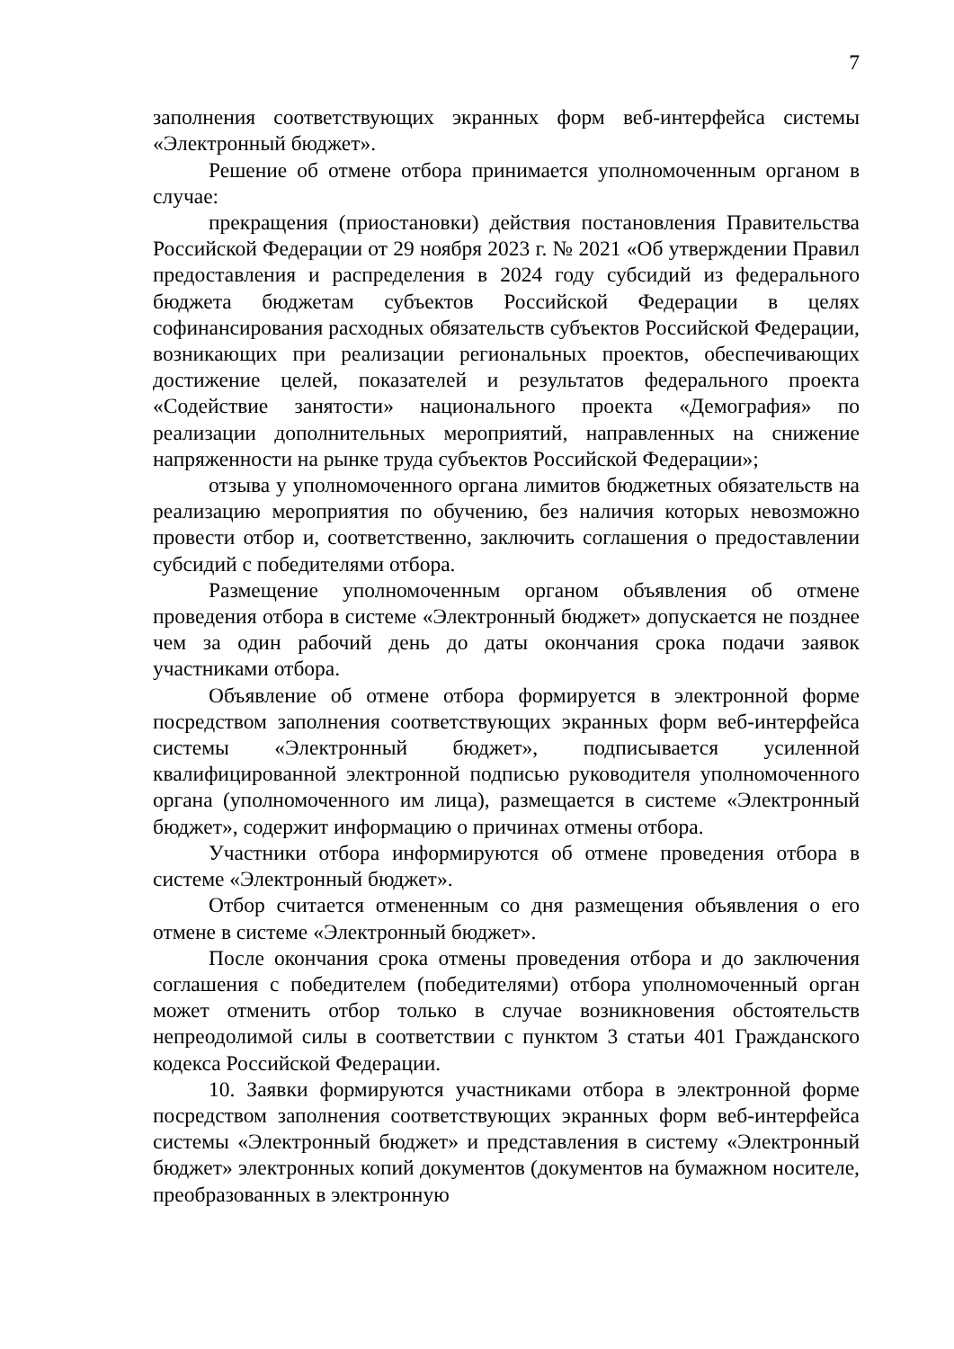7
заполнения соответствующих экранных форм веб-интерфейса системы «Электронный бюджет».
Решение об отмене отбора принимается уполномоченным органом в случае:
прекращения (приостановки) действия постановления Правительства Российской Федерации от 29 ноября 2023 г. № 2021 «Об утверждении Правил предоставления и распределения в 2024 году субсидий из федерального бюджета бюджетам субъектов Российской Федерации в целях софинансирования расходных обязательств субъектов Российской Федерации, возникающих при реализации региональных проектов, обеспечивающих достижение целей, показателей и результатов федерального проекта «Содействие занятости» национального проекта «Демография» по реализации дополнительных мероприятий, направленных на снижение напряженности на рынке труда субъектов Российской Федерации»;
отзыва у уполномоченного органа лимитов бюджетных обязательств на реализацию мероприятия по обучению, без наличия которых невозможно провести отбор и, соответственно, заключить соглашения о предоставлении субсидий с победителями отбора.
Размещение уполномоченным органом объявления об отмене проведения отбора в системе «Электронный бюджет» допускается не позднее чем за один рабочий день до даты окончания срока подачи заявок участниками отбора.
Объявление об отмене отбора формируется в электронной форме посредством заполнения соответствующих экранных форм веб-интерфейса системы «Электронный бюджет», подписывается усиленной квалифицированной электронной подписью руководителя уполномоченного органа (уполномоченного им лица), размещается в системе «Электронный бюджет», содержит информацию о причинах отмены отбора.
Участники отбора информируются об отмене проведения отбора в системе «Электронный бюджет».
Отбор считается отмененным со дня размещения объявления о его отмене в системе «Электронный бюджет».
После окончания срока отмены проведения отбора и до заключения соглашения с победителем (победителями) отбора уполномоченный орган может отменить отбор только в случае возникновения обстоятельств непреодолимой силы в соответствии с пунктом 3 статьи 401 Гражданского кодекса Российской Федерации.
10. Заявки формируются участниками отбора в электронной форме посредством заполнения соответствующих экранных форм веб-интерфейса системы «Электронный бюджет» и представления в систему «Электронный бюджет» электронных копий документов (документов на бумажном носителе, преобразованных в электронную